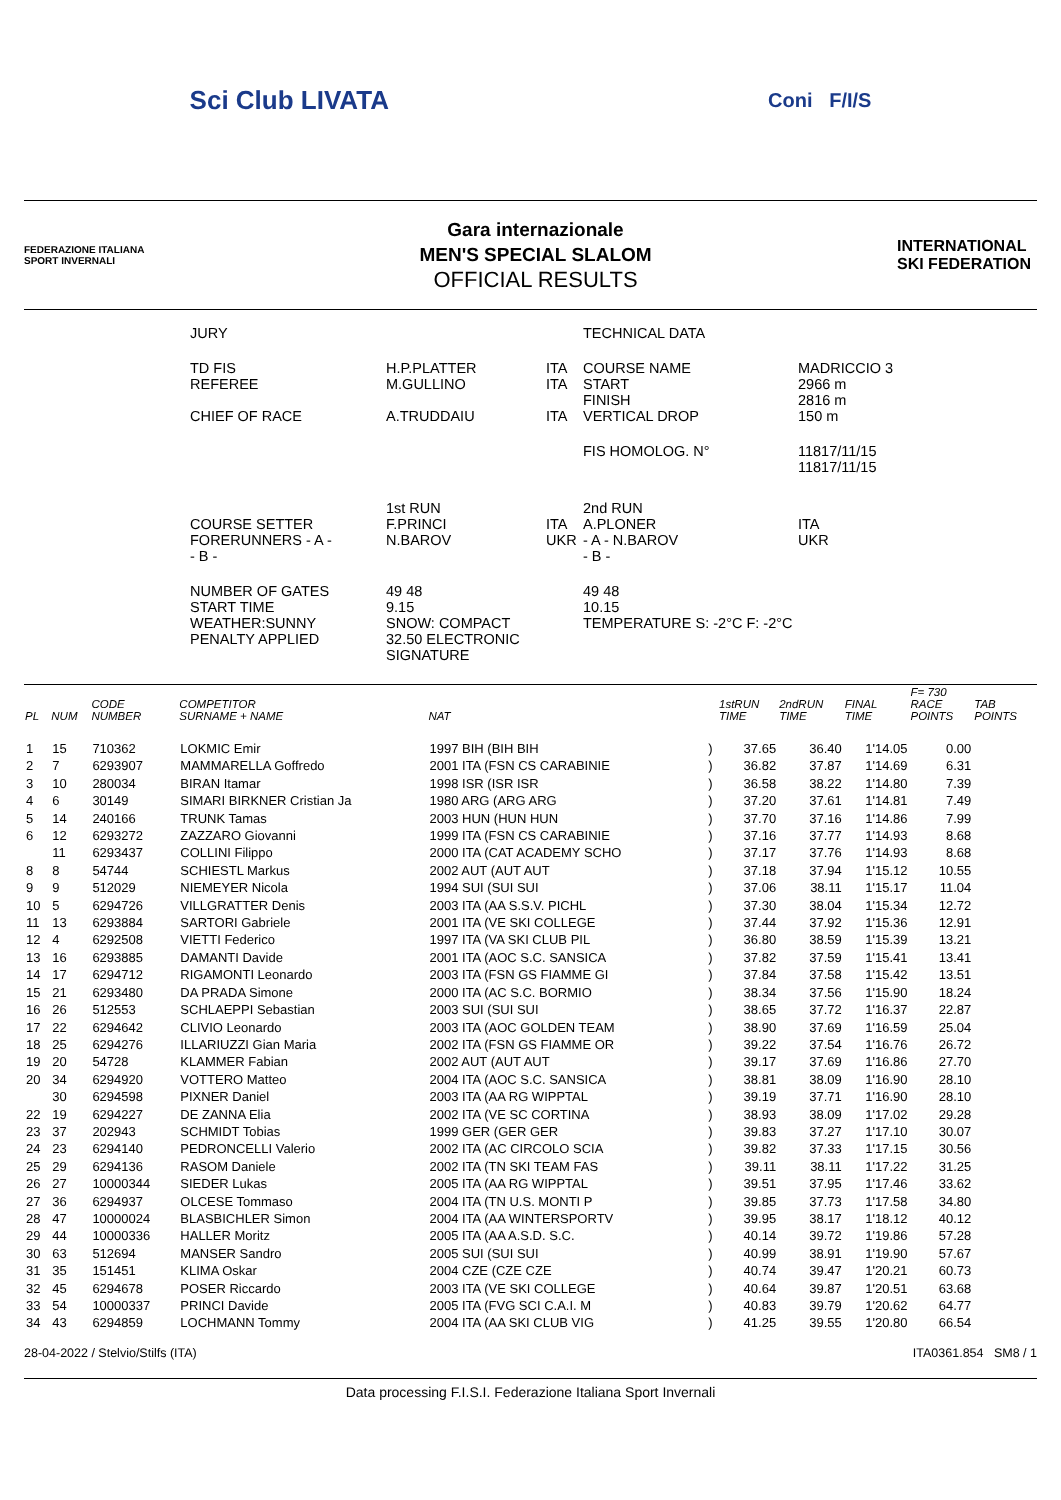Sci Club LIVATA Coni F/I/S
FEDERAZIONE ITALIANA SPORT INVERNALI
Gara internazionale
MEN'S SPECIAL SLALOM
OFFICIAL RESULTS
INTERNATIONAL SKI FEDERATION
| JURY | | | TECHNICAL DATA | |
| TD FIS REFEREE CHIEF OF RACE | H.P.PLATTER M.GULLINO A.TRUDDAIU | ITA ITA ITA | COURSE NAME START FINISH VERTICAL DROP | MADRICCIO 3 2966 m 2816 m 150 m |
| | | | FIS HOMOLOG. N° | 11817/11/15 11817/11/15 |
| COURSE SETTER FORERUNNERS - A - - B - | 1st RUN F.PRINCI N.BAROV | ITA UKR | 2nd RUN A.PLONER - A - N.BAROV - B - | ITA UKR |
| NUMBER OF GATES START TIME WEATHER:SUNNY PENALTY APPLIED | 49 48 9.15 SNOW: COMPACT 32.50 ELECTRONIC SIGNATURE | | 49 48 10.15 TEMPERATURE S: -2°C F: -2°C | |
| PL | NUM | CODE NUMBER | COMPETITOR SURNAME + NAME | NAT | | 1stRUN TIME | 2ndRUN TIME | FINAL TIME | F= 730 RACE POINTS | TAB POINTS |
| --- | --- | --- | --- | --- | --- | --- | --- | --- | --- | --- |
| 1 | 15 | 710362 | LOKMIC Emir | 1997 BIH (BIH BIH | ) | 37.65 | 36.40 | 1'14.05 | 0.00 | |
| 2 | 7 | 6293907 | MAMMARELLA Goffredo | 2001 ITA (FSN CS CARABINIE | ) | 36.82 | 37.87 | 1'14.69 | 6.31 | |
| 3 | 10 | 280034 | BIRAN Itamar | 1998 ISR (ISR ISR | ) | 36.58 | 38.22 | 1'14.80 | 7.39 | |
| 4 | 6 | 30149 | SIMARI BIRKNER Cristian Ja | 1980 ARG (ARG ARG | ) | 37.20 | 37.61 | 1'14.81 | 7.49 | |
| 5 | 14 | 240166 | TRUNK Tamas | 2003 HUN (HUN HUN | ) | 37.70 | 37.16 | 1'14.86 | 7.99 | |
| 6 | 12 | 6293272 | ZAZZARO Giovanni | 1999 ITA (FSN CS CARABINIE | ) | 37.16 | 37.77 | 1'14.93 | 8.68 | |
| | 11 | 6293437 | COLLINI Filippo | 2000 ITA (CAT ACADEMY SCHO | ) | 37.17 | 37.76 | 1'14.93 | 8.68 | |
| 8 | 8 | 54744 | SCHIESTL Markus | 2002 AUT (AUT AUT | ) | 37.18 | 37.94 | 1'15.12 | 10.55 | |
| 9 | 9 | 512029 | NIEMEYER Nicola | 1994 SUI (SUI SUI | ) | 37.06 | 38.11 | 1'15.17 | 11.04 | |
| 10 | 5 | 6294726 | VILLGRATTER Denis | 2003 ITA (AA S.S.V. PICHL | ) | 37.30 | 38.04 | 1'15.34 | 12.72 | |
| 11 | 13 | 6293884 | SARTORI Gabriele | 2001 ITA (VE SKI COLLEGE | ) | 37.44 | 37.92 | 1'15.36 | 12.91 | |
| 12 | 4 | 6292508 | VIETTI Federico | 1997 ITA (VA SKI CLUB PIL | ) | 36.80 | 38.59 | 1'15.39 | 13.21 | |
| 13 | 16 | 6293885 | DAMANTI Davide | 2001 ITA (AOC S.C. SANSICA | ) | 37.82 | 37.59 | 1'15.41 | 13.41 | |
| 14 | 17 | 6294712 | RIGAMONTI Leonardo | 2003 ITA (FSN GS FIAMME GI | ) | 37.84 | 37.58 | 1'15.42 | 13.51 | |
| 15 | 21 | 6293480 | DA PRADA Simone | 2000 ITA (AC S.C. BORMIO | ) | 38.34 | 37.56 | 1'15.90 | 18.24 | |
| 16 | 26 | 512553 | SCHLAEPPI Sebastian | 2003 SUI (SUI SUI | ) | 38.65 | 37.72 | 1'16.37 | 22.87 | |
| 17 | 22 | 6294642 | CLIVIO Leonardo | 2003 ITA (AOC GOLDEN TEAM | ) | 38.90 | 37.69 | 1'16.59 | 25.04 | |
| 18 | 25 | 6294276 | ILLARIUZZI Gian Maria | 2002 ITA (FSN GS FIAMME OR | ) | 39.22 | 37.54 | 1'16.76 | 26.72 | |
| 19 | 20 | 54728 | KLAMMER Fabian | 2002 AUT (AUT AUT | ) | 39.17 | 37.69 | 1'16.86 | 27.70 | |
| 20 | 34 | 6294920 | VOTTERO Matteo | 2004 ITA (AOC S.C. SANSICA | ) | 38.81 | 38.09 | 1'16.90 | 28.10 | |
| | 30 | 6294598 | PIXNER Daniel | 2003 ITA (AA RG WIPPTAL | ) | 39.19 | 37.71 | 1'16.90 | 28.10 | |
| 22 | 19 | 6294227 | DE ZANNA Elia | 2002 ITA (VE SC CORTINA | ) | 38.93 | 38.09 | 1'17.02 | 29.28 | |
| 23 | 37 | 202943 | SCHMIDT Tobias | 1999 GER (GER GER | ) | 39.83 | 37.27 | 1'17.10 | 30.07 | |
| 24 | 23 | 6294140 | PEDRONCELLI Valerio | 2002 ITA (AC CIRCOLO SCIA | ) | 39.82 | 37.33 | 1'17.15 | 30.56 | |
| 25 | 29 | 6294136 | RASOM Daniele | 2002 ITA (TN SKI TEAM FAS | ) | 39.11 | 38.11 | 1'17.22 | 31.25 | |
| 26 | 27 | 10000344 | SIEDER Lukas | 2005 ITA (AA RG WIPPTAL | ) | 39.51 | 37.95 | 1'17.46 | 33.62 | |
| 27 | 36 | 6294937 | OLCESE Tommaso | 2004 ITA (TN U.S. MONTI P | ) | 39.85 | 37.73 | 1'17.58 | 34.80 | |
| 28 | 47 | 10000024 | BLASBICHLER Simon | 2004 ITA (AA WINTERSPORTV | ) | 39.95 | 38.17 | 1'18.12 | 40.12 | |
| 29 | 44 | 10000336 | HALLER Moritz | 2005 ITA (AA A.S.D. S.C. | ) | 40.14 | 39.72 | 1'19.86 | 57.28 | |
| 30 | 63 | 512694 | MANSER Sandro | 2005 SUI (SUI SUI | ) | 40.99 | 38.91 | 1'19.90 | 57.67 | |
| 31 | 35 | 151451 | KLIMA Oskar | 2004 CZE (CZE CZE | ) | 40.74 | 39.47 | 1'20.21 | 60.73 | |
| 32 | 45 | 6294678 | POSER Riccardo | 2003 ITA (VE SKI COLLEGE | ) | 40.64 | 39.87 | 1'20.51 | 63.68 | |
| 33 | 54 | 10000337 | PRINCI Davide | 2005 ITA (FVG SCI C.A.I. M | ) | 40.83 | 39.79 | 1'20.62 | 64.77 | |
| 34 | 43 | 6294859 | LOCHMANN Tommy | 2004 ITA (AA SKI CLUB VIG | ) | 41.25 | 39.55 | 1'20.80 | 66.54 | |
28-04-2022 / Stelvio/Stilfs (ITA) ITA0361.854 SM8 / 1
Data processing F.I.S.I. Federazione Italiana Sport Invernali